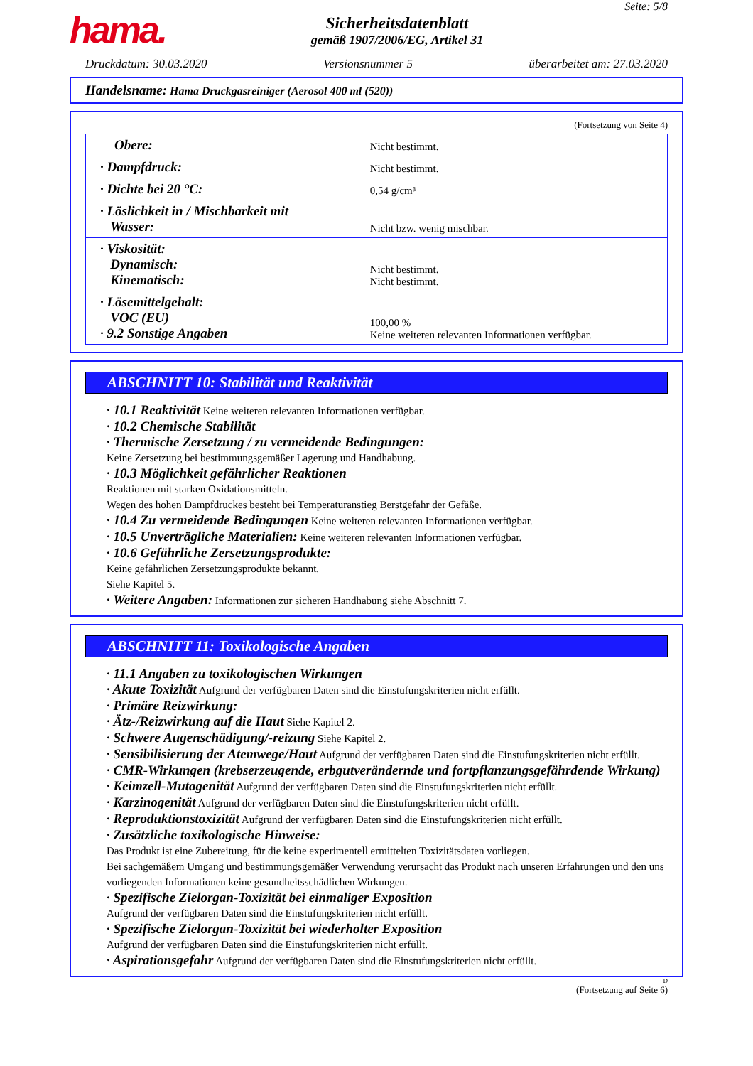hama.
Sicherheitsdatenblatt
gemäß 1907/2006/EG, Artikel 31
Seite: 5/8
Druckdatum: 30.03.2020 Versionsnummer 5 überarbeitet am: 27.03.2020
Handelsname: Hama Druckgasreiniger (Aerosol 400 ml (520))
(Fortsetzung von Seite 4)
| Obere: | Nicht bestimmt. |
| · Dampfdruck: | Nicht bestimmt. |
| · Dichte bei 20 °C: | 0,54 g/cm³ |
| · Löslichkeit in / Mischbarkeit mit Wasser: | Nicht bzw. wenig mischbar. |
| · Viskosität: Dynamisch: Kinematisch: | Nicht bestimmt. Nicht bestimmt. |
| · Lösemittelgehalt: VOC (EU) · 9.2 Sonstige Angaben | 100,00 % Keine weiteren relevanten Informationen verfügbar. |
ABSCHNITT 10: Stabilität und Reaktivität
· 10.1 Reaktivität Keine weiteren relevanten Informationen verfügbar.
· 10.2 Chemische Stabilität
· Thermische Zersetzung / zu vermeidende Bedingungen:
Keine Zersetzung bei bestimmungsgemäßer Lagerung und Handhabung.
· 10.3 Möglichkeit gefährlicher Reaktionen
Reaktionen mit starken Oxidationsmitteln.
Wegen des hohen Dampfdruckes besteht bei Temperaturanstieg Berstgefahr der Gefäße.
· 10.4 Zu vermeidende Bedingungen Keine weiteren relevanten Informationen verfügbar.
· 10.5 Unverträgliche Materialien: Keine weiteren relevanten Informationen verfügbar.
· 10.6 Gefährliche Zersetzungsprodukte:
Keine gefährlichen Zersetzungsprodukte bekannt.
Siehe Kapitel 5.
· Weitere Angaben: Informationen zur sicheren Handhabung siehe Abschnitt 7.
ABSCHNITT 11: Toxikologische Angaben
· 11.1 Angaben zu toxikologischen Wirkungen
· Akute Toxizität Aufgrund der verfügbaren Daten sind die Einstufungskriterien nicht erfüllt.
· Primäre Reizwirkung:
· Ätz-/Reizwirkung auf die Haut Siehe Kapitel 2.
· Schwere Augenschädigung/-reizung Siehe Kapitel 2.
· Sensibilisierung der Atemwege/Haut Aufgrund der verfügbaren Daten sind die Einstufungskriterien nicht erfüllt.
· CMR-Wirkungen (krebserzeugende, erbgutverändernde und fortpflanzungsgefährdende Wirkung)
· Keimzell-Mutagenität Aufgrund der verfügbaren Daten sind die Einstufungskriterien nicht erfüllt.
· Karzinogenität Aufgrund der verfügbaren Daten sind die Einstufungskriterien nicht erfüllt.
· Reproduktionstoxizität Aufgrund der verfügbaren Daten sind die Einstufungskriterien nicht erfüllt.
· Zusätzliche toxikologische Hinweise:
Das Produkt ist eine Zubereitung, für die keine experimentell ermittelten Toxizitätsdaten vorliegen.
Bei sachgemäßem Umgang und bestimmungsgemäßer Verwendung verursacht das Produkt nach unseren Erfahrungen und den uns vorliegenden Informationen keine gesundheitsschädlichen Wirkungen.
· Spezifische Zielorgan-Toxizität bei einmaliger Exposition
Aufgrund der verfügbaren Daten sind die Einstufungskriterien nicht erfüllt.
· Spezifische Zielorgan-Toxizität bei wiederholter Exposition
Aufgrund der verfügbaren Daten sind die Einstufungskriterien nicht erfüllt.
· Aspirationsgefahr Aufgrund der verfügbaren Daten sind die Einstufungskriterien nicht erfüllt.
D
(Fortsetzung auf Seite 6)